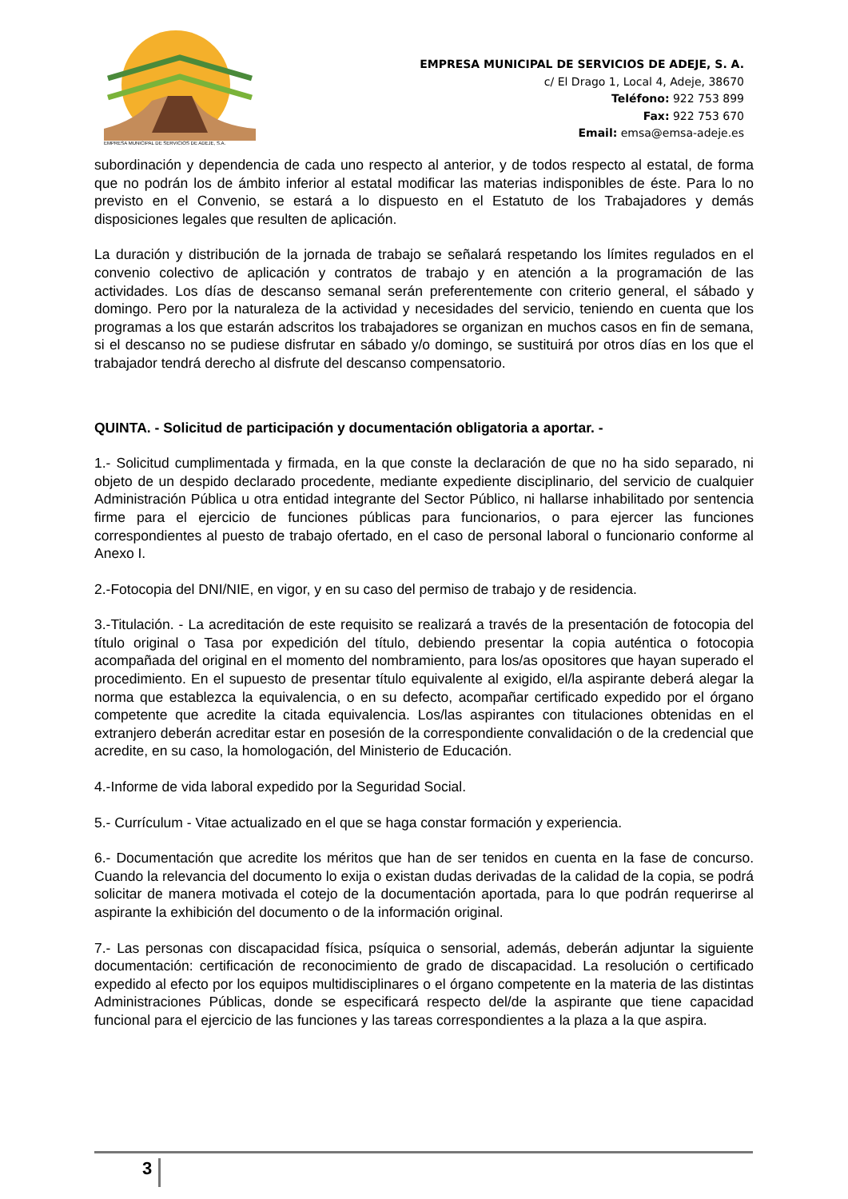EMPRESA MUNICIPAL DE SERVICIOS DE ADEJE, S.A.
EMPRESA MUNICIPAL DE SERVICIOS DE ADEJE, S. A.
c/ El Drago 1, Local 4, Adeje, 38670
Teléfono: 922 753 899
Fax: 922 753 670
Email: emsa@emsa-adeje.es
subordinación y dependencia de cada uno respecto al anterior, y de todos respecto al estatal, de forma que no podrán los de ámbito inferior al estatal modificar las materias indisponibles de éste. Para lo no previsto en el Convenio, se estará a lo dispuesto en el Estatuto de los Trabajadores y demás disposiciones legales que resulten de aplicación.
La duración y distribución de la jornada de trabajo se señalará respetando los límites regulados en el convenio colectivo de aplicación y contratos de trabajo y en atención a la programación de las actividades. Los días de descanso semanal serán preferentemente con criterio general, el sábado y domingo. Pero por la naturaleza de la actividad y necesidades del servicio, teniendo en cuenta que los programas a los que estarán adscritos los trabajadores se organizan en muchos casos en fin de semana, si el descanso no se pudiese disfrutar en sábado y/o domingo, se sustituirá por otros días en los que el trabajador tendrá derecho al disfrute del descanso compensatorio.
QUINTA. - Solicitud de participación y documentación obligatoria a aportar. -
1.- Solicitud cumplimentada y firmada, en la que conste la declaración de que no ha sido separado, ni objeto de un despido declarado procedente, mediante expediente disciplinario, del servicio de cualquier Administración Pública u otra entidad integrante del Sector Público, ni hallarse inhabilitado por sentencia firme para el ejercicio de funciones públicas para funcionarios, o para ejercer las funciones correspondientes al puesto de trabajo ofertado, en el caso de personal laboral o funcionario conforme al Anexo I.
2.-Fotocopia del DNI/NIE, en vigor, y en su caso del permiso de trabajo y de residencia.
3.-Titulación. - La acreditación de este requisito se realizará a través de la presentación de fotocopia del título original o Tasa por expedición del título, debiendo presentar la copia auténtica o fotocopia acompañada del original en el momento del nombramiento, para los/as opositores que hayan superado el procedimiento. En el supuesto de presentar título equivalente al exigido, el/la aspirante deberá alegar la norma que establezca la equivalencia, o en su defecto, acompañar certificado expedido por el órgano competente que acredite la citada equivalencia. Los/las aspirantes con titulaciones obtenidas en el extranjero deberán acreditar estar en posesión de la correspondiente convalidación o de la credencial que acredite, en su caso, la homologación, del Ministerio de Educación.
4.-Informe de vida laboral expedido por la Seguridad Social.
5.- Currículum - Vitae actualizado en el que se haga constar formación y experiencia.
6.- Documentación que acredite los méritos que han de ser tenidos en cuenta en la fase de concurso. Cuando la relevancia del documento lo exija o existan dudas derivadas de la calidad de la copia, se podrá solicitar de manera motivada el cotejo de la documentación aportada, para lo que podrán requerirse al aspirante la exhibición del documento o de la información original.
7.- Las personas con discapacidad física, psíquica o sensorial, además, deberán adjuntar la siguiente documentación: certificación de reconocimiento de grado de discapacidad. La resolución o certificado expedido al efecto por los equipos multidisciplinares o el órgano competente en la materia de las distintas Administraciones Públicas, donde se especificará respecto del/de la aspirante que tiene capacidad funcional para el ejercicio de las funciones y las tareas correspondientes a la plaza a la que aspira.
3